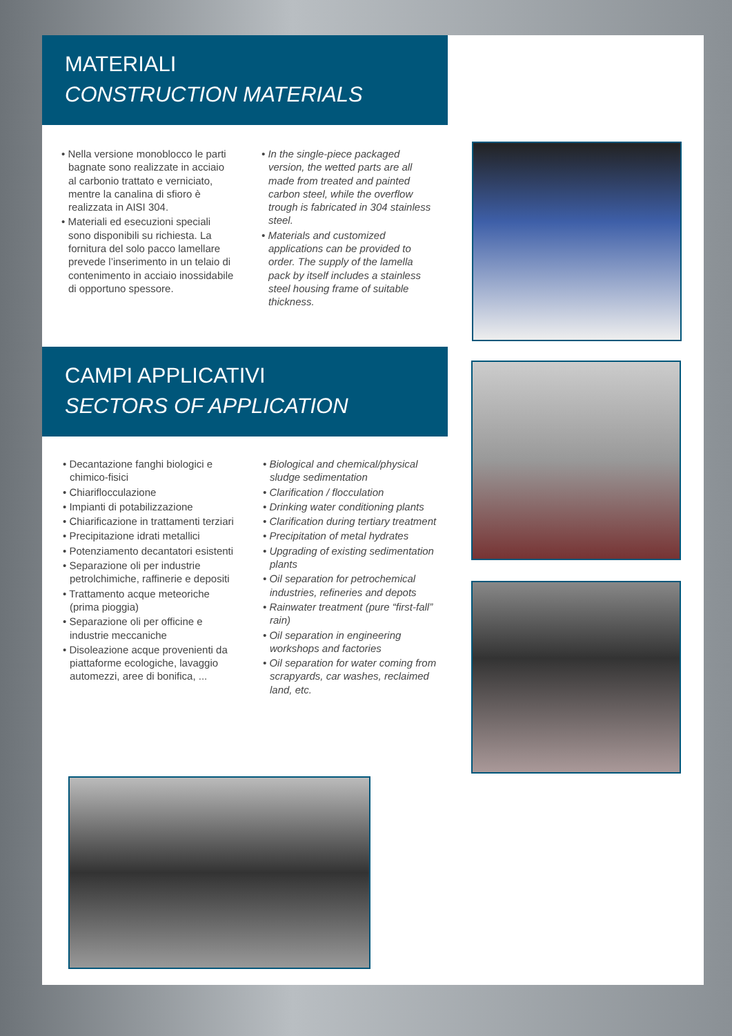MATERIALI
CONSTRUCTION MATERIALS
• Nella versione monoblocco le parti bagnate sono realizzate in acciaio al carbonio trattato e verniciato, mentre la canalina di sfioro è realizzata in AISI 304.
• Materiali ed esecuzioni speciali sono disponibili su richiesta. La fornitura del solo pacco lamellare prevede l’inserimento in un telaio di contenimento in acciaio inossidabile di opportuno spessore.
• In the single-piece packaged version, the wetted parts are all made from treated and painted carbon steel, while the overflow trough is fabricated in 304 stainless steel.
• Materials and customized applications can be provided to order. The supply of the lamella pack by itself includes a stainless steel housing frame of suitable thickness.
CAMPI APPLICATIVI
SECTORS OF APPLICATION
• Decantazione fanghi biologici e chimico-fisici
• Chiariflocculazione
• Impianti di potabilizzazione
• Chiarificazione in trattamenti terziari
• Precipitazione idrati metallici
• Potenziamento decantatori esistenti
• Separazione oli per industrie petrolchimiche, raffinerie e depositi
• Trattamento acque meteoriche (prima pioggia)
• Separazione oli per officine e industrie meccaniche
• Disoleazione acque provenienti da piattaforme ecologiche, lavaggio automezzi, aree di bonifica, ...
• Biological and chemical/physical sludge sedimentation
• Clarification / flocculation
• Drinking water conditioning plants
• Clarification during tertiary treatment
• Precipitation of metal hydrates
• Upgrading of existing sedimentation plants
• Oil separation for petrochemical industries, refineries and depots
• Rainwater treatment (pure “first-fall” rain)
• Oil separation in engineering workshops and factories
• Oil separation for water coming from scrapyards, car washes, reclaimed land, etc.